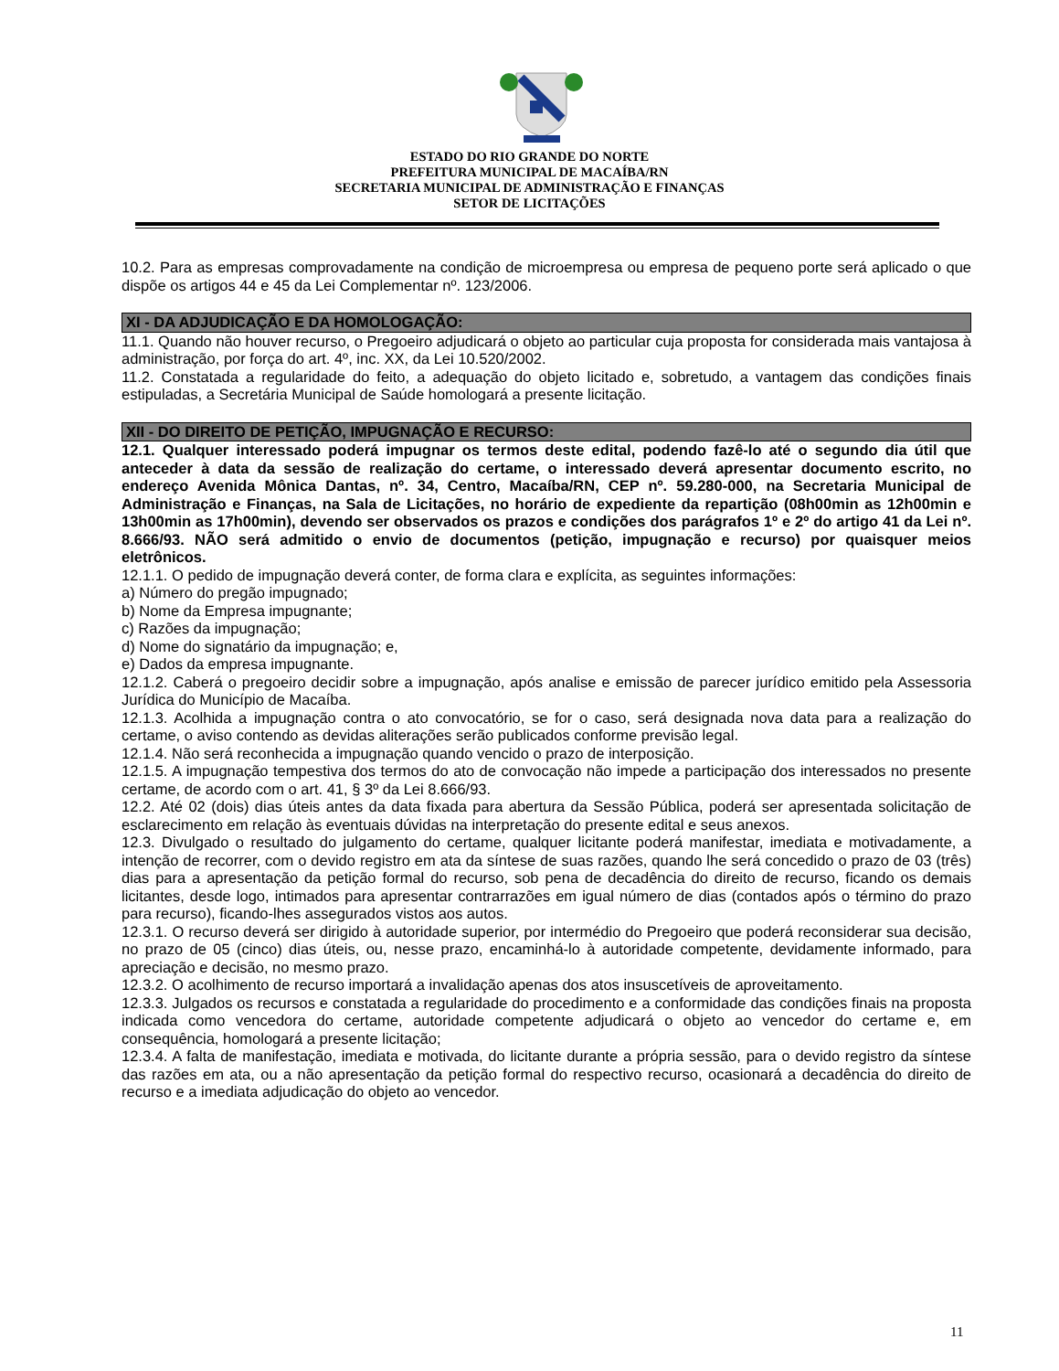ESTADO DO RIO GRANDE DO NORTE
PREFEITURA MUNICIPAL DE MACAÍBA/RN
SECRETARIA MUNICIPAL DE ADMINISTRAÇÃO E FINANÇAS
SETOR DE LICITAÇÕES
10.2. Para as empresas comprovadamente na condição de microempresa ou empresa de pequeno porte será aplicado o que dispõe os artigos 44 e 45 da Lei Complementar nº. 123/2006.
XI - DA ADJUDICAÇÃO E DA HOMOLOGAÇÃO:
11.1. Quando não houver recurso, o Pregoeiro adjudicará o objeto ao particular cuja proposta for considerada mais vantajosa à administração, por força do art. 4º, inc. XX, da Lei 10.520/2002.
11.2. Constatada a regularidade do feito, a adequação do objeto licitado e, sobretudo, a vantagem das condições finais estipuladas, a Secretária Municipal de Saúde homologará a presente licitação.
XII - DO DIREITO DE PETIÇÃO, IMPUGNAÇÃO E RECURSO:
12.1. Qualquer interessado poderá impugnar os termos deste edital, podendo fazê-lo até o segundo dia útil que anteceder à data da sessão de realização do certame, o interessado deverá apresentar documento escrito, no endereço Avenida Mônica Dantas, nº. 34, Centro, Macaíba/RN, CEP nº. 59.280-000, na Secretaria Municipal de Administração e Finanças, na Sala de Licitações, no horário de expediente da repartição (08h00min as 12h00min e 13h00min as 17h00min), devendo ser observados os prazos e condições dos parágrafos 1º e 2º do artigo 41 da Lei nº. 8.666/93. NÃO será admitido o envio de documentos (petição, impugnação e recurso) por quaisquer meios eletrônicos.
12.1.1. O pedido de impugnação deverá conter, de forma clara e explícita, as seguintes informações:
a) Número do pregão impugnado;
b) Nome da Empresa impugnante;
c) Razões da impugnação;
d) Nome do signatário da impugnação; e,
e) Dados da empresa impugnante.
12.1.2. Caberá o pregoeiro decidir sobre a impugnação, após analise e emissão de parecer jurídico emitido pela Assessoria Jurídica do Município de Macaíba.
12.1.3. Acolhida a impugnação contra o ato convocatório, se for o caso, será designada nova data para a realização do certame, o aviso contendo as devidas aliterações serão publicados conforme previsão legal.
12.1.4. Não será reconhecida a impugnação quando vencido o prazo de interposição.
12.1.5. A impugnação tempestiva dos termos do ato de convocação não impede a participação dos interessados no presente certame, de acordo com o art. 41, § 3º da Lei 8.666/93.
12.2. Até 02 (dois) dias úteis antes da data fixada para abertura da Sessão Pública, poderá ser apresentada solicitação de esclarecimento em relação às eventuais dúvidas na interpretação do presente edital e seus anexos.
12.3. Divulgado o resultado do julgamento do certame, qualquer licitante poderá manifestar, imediata e motivadamente, a intenção de recorrer, com o devido registro em ata da síntese de suas razões, quando lhe será concedido o prazo de 03 (três) dias para a apresentação da petição formal do recurso, sob pena de decadência do direito de recurso, ficando os demais licitantes, desde logo, intimados para apresentar contrarrazões em igual número de dias (contados após o término do prazo para recurso), ficando-lhes assegurados vistos aos autos.
12.3.1. O recurso deverá ser dirigido à autoridade superior, por intermédio do Pregoeiro que poderá reconsiderar sua decisão, no prazo de 05 (cinco) dias úteis, ou, nesse prazo, encaminhá-lo à autoridade competente, devidamente informado, para apreciação e decisão, no mesmo prazo.
12.3.2. O acolhimento de recurso importará a invalidação apenas dos atos insuscetíveis de aproveitamento.
12.3.3. Julgados os recursos e constatada a regularidade do procedimento e a conformidade das condições finais na proposta indicada como vencedora do certame, autoridade competente adjudicará o objeto ao vencedor do certame e, em consequência, homologará a presente licitação;
12.3.4. A falta de manifestação, imediata e motivada, do licitante durante a própria sessão, para o devido registro da síntese das razões em ata, ou a não apresentação da petição formal do respectivo recurso, ocasionará a decadência do direito de recurso e a imediata adjudicação do objeto ao vencedor.
11